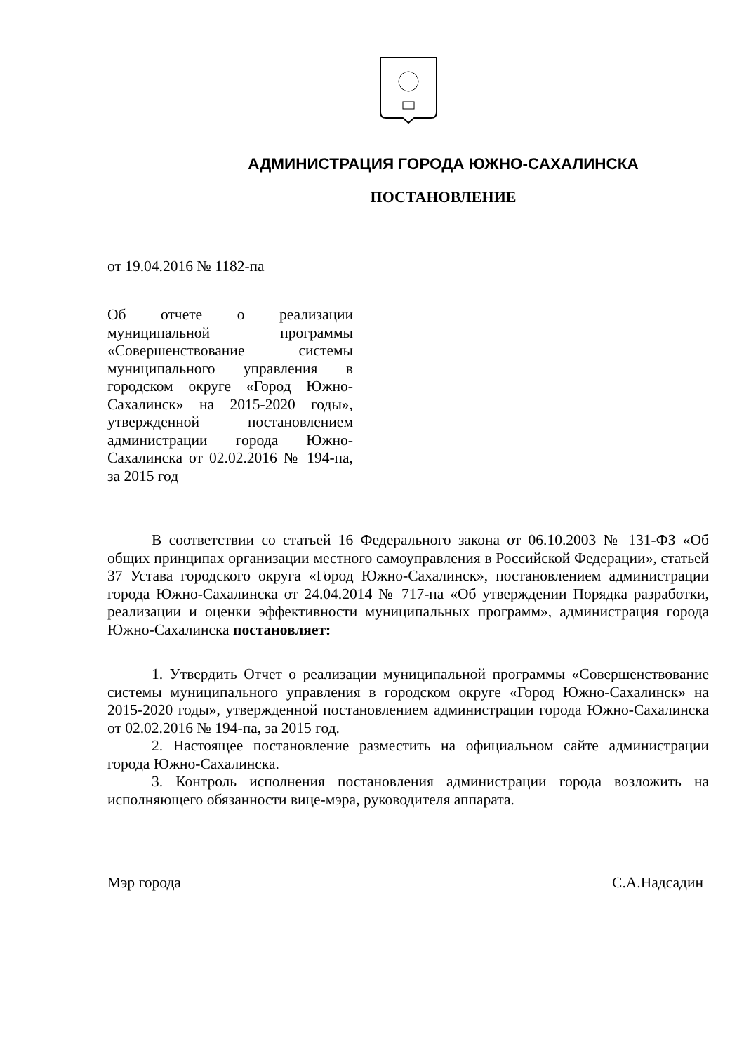АДМИНИСТРАЦИЯ ГОРОДА ЮЖНО-САХАЛИНСКА
ПОСТАНОВЛЕНИЕ
от 19.04.2016 № 1182-па
Об отчете о реализации муниципальной программы «Совершенствование системы муниципального управления в городском округе «Город Южно-Сахалинск» на 2015-2020 годы», утвержденной постановлением администрации города Южно-Сахалинска от 02.02.2016 № 194-па, за 2015 год
В соответствии со статьей 16 Федерального закона от 06.10.2003 № 131-ФЗ «Об общих принципах организации местного самоуправления в Российской Федерации», статьей 37 Устава городского округа «Город Южно-Сахалинск», постановлением администрации города Южно-Сахалинска от 24.04.2014 № 717-па «Об утверждении Порядка разработки, реализации и оценки эффективности муниципальных программ», администрация города Южно-Сахалинска постановляет:
1. Утвердить Отчет о реализации муниципальной программы «Совершенствование системы муниципального управления в городском округе «Город Южно-Сахалинск» на 2015-2020 годы», утвержденной постановлением администрации города Южно-Сахалинска от 02.02.2016 № 194-па, за 2015 год.
2. Настоящее постановление разместить на официальном сайте администрации города Южно-Сахалинска.
3. Контроль исполнения постановления администрации города возложить на исполняющего обязанности вице-мэра, руководителя аппарата.
Мэр города С.А.Надсадин